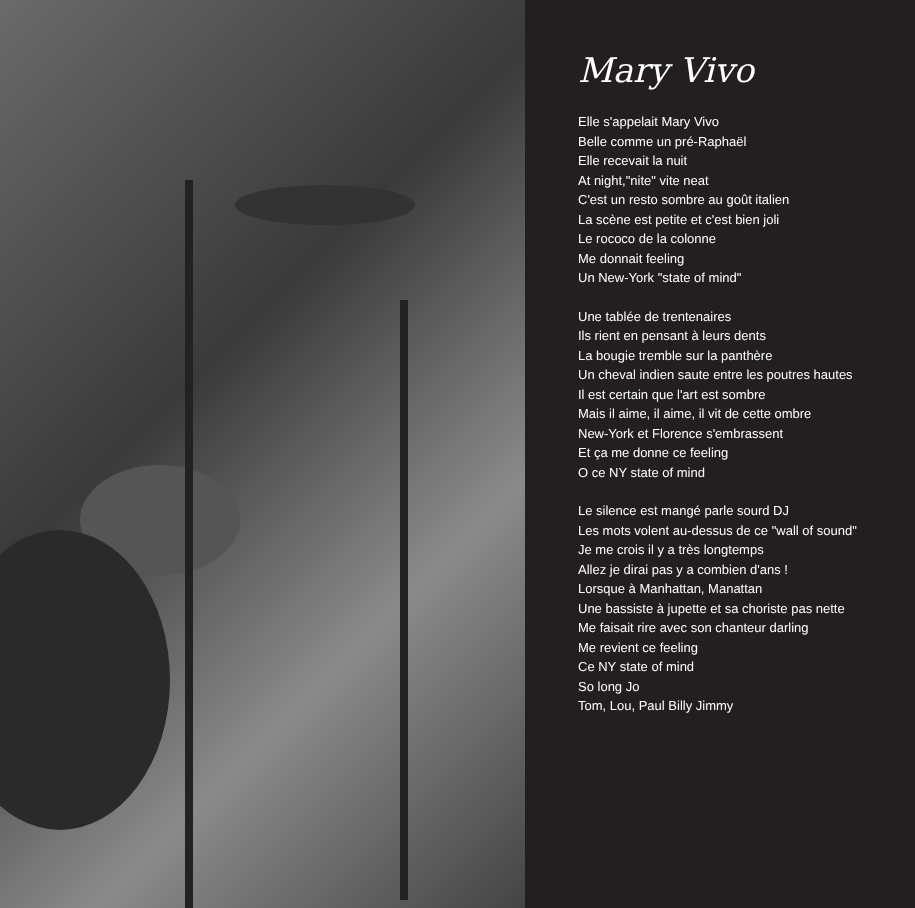Mary Vivo
Elle s'appelait Mary Vivo
Belle comme un pré-Raphaël
Elle recevait la nuit
At night,"nite" vite neat
C'est un resto sombre au goût italien
La scène est petite et c'est bien joli
Le rococo de la colonne
Me donnait feeling
Un New-York "state of mind"
Une tablée de trentenaires
Ils rient en pensant à leurs dents
La bougie tremble sur la panthère
Un cheval indien saute entre les poutres hautes
Il est certain que l'art est sombre
Mais il aime, il aime, il vit de cette ombre
New-York et Florence s'embrassent
Et ça me donne ce feeling
O ce NY state of mind
Le silence est mangé parle sourd DJ
Les mots volent au-dessus de ce "wall of sound"
Je me crois il y a très longtemps
Allez je dirai pas y a combien d'ans !
Lorsque à Manhattan, Manattan
Une bassiste à jupette et sa choriste pas nette
Me faisait rire avec son chanteur darling
Me revient ce feeling
Ce NY state of mind
So long Jo
Tom, Lou, Paul Billy Jimmy